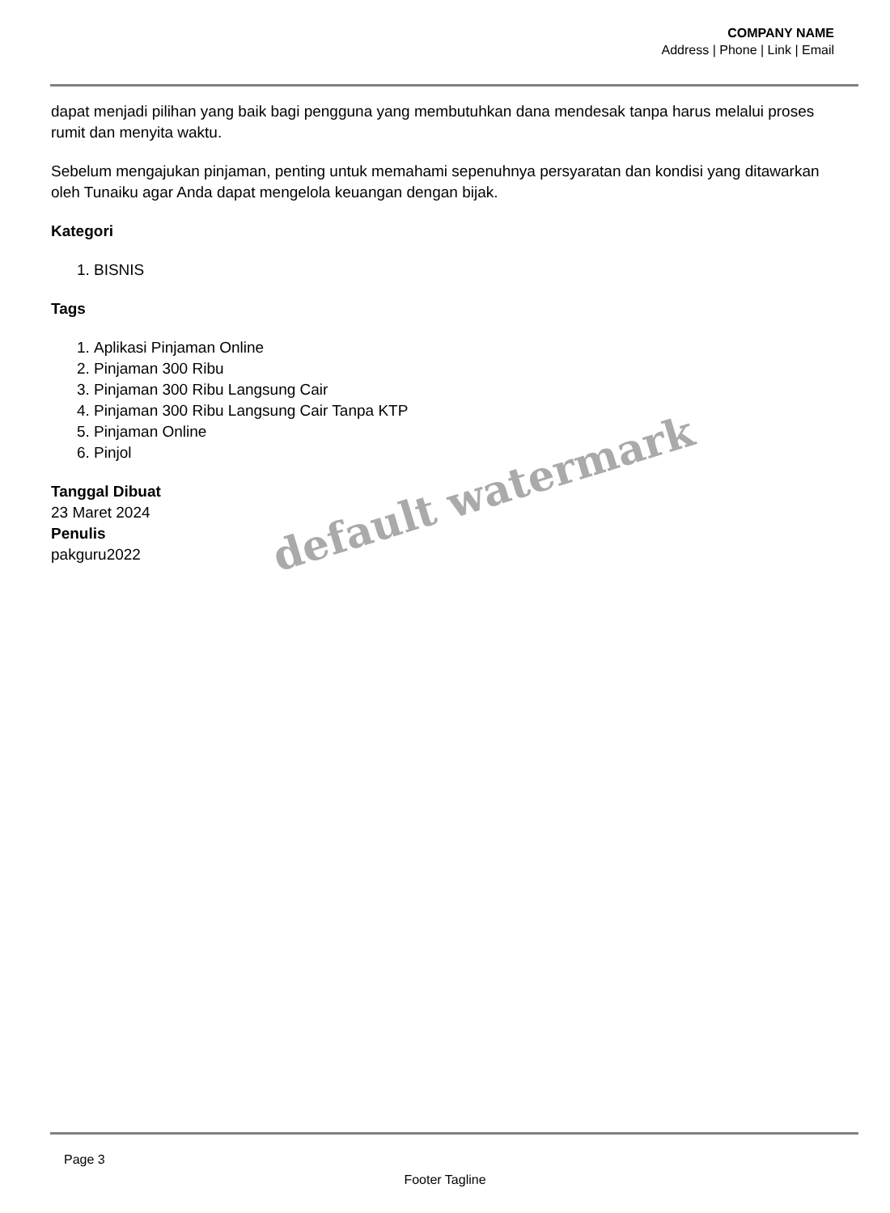COMPANY NAME
Address | Phone | Link | Email
dapat menjadi pilihan yang baik bagi pengguna yang membutuhkan dana mendesak tanpa harus melalui proses rumit dan menyita waktu.
Sebelum mengajukan pinjaman, penting untuk memahami sepenuhnya persyaratan dan kondisi yang ditawarkan oleh Tunaiku agar Anda dapat mengelola keuangan dengan bijak.
Kategori
1. BISNIS
Tags
1. Aplikasi Pinjaman Online
2. Pinjaman 300 Ribu
3. Pinjaman 300 Ribu Langsung Cair
4. Pinjaman 300 Ribu Langsung Cair Tanpa KTP
5. Pinjaman Online
6. Pinjol
Tanggal Dibuat
23 Maret 2024
Penulis
pakguru2022
default watermark
Page 3
Footer Tagline